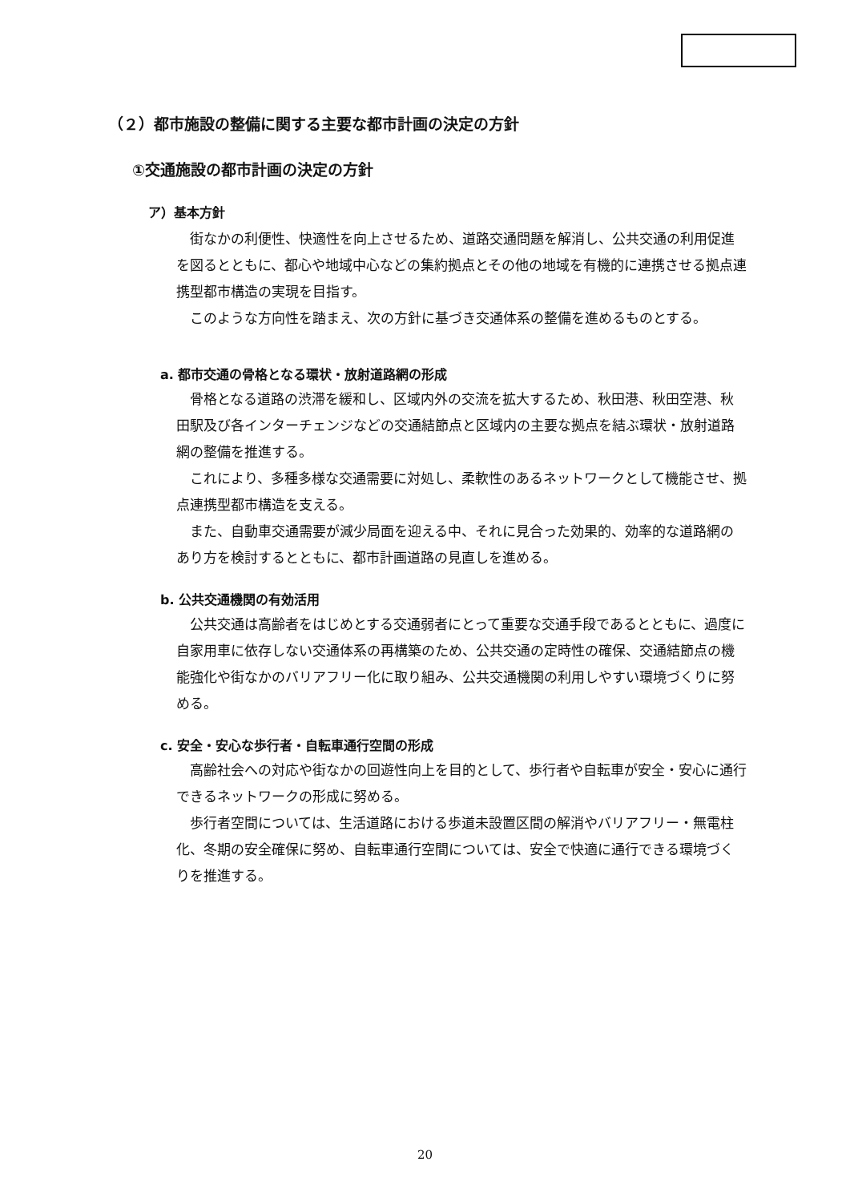（２）都市施設の整備に関する主要な都市計画の決定の方針
①交通施設の都市計画の決定の方針
ア）基本方針
街なかの利便性、快適性を向上させるため、道路交通問題を解消し、公共交通の利用促進を図るとともに、都心や地域中心などの集約拠点とその他の地域を有機的に連携させる拠点連携型都市構造の実現を目指す。
このような方向性を踏まえ、次の方針に基づき交通体系の整備を進めるものとする。
a. 都市交通の骨格となる環状・放射道路網の形成
骨格となる道路の渋滞を緩和し、区域内外の交流を拡大するため、秋田港、秋田空港、秋田駅及び各インターチェンジなどの交通結節点と区域内の主要な拠点を結ぶ環状・放射道路網の整備を推進する。
これにより、多種多様な交通需要に対処し、柔軟性のあるネットワークとして機能させ、拠点連携型都市構造を支える。
また、自動車交通需要が減少局面を迎える中、それに見合った効果的、効率的な道路網のあり方を検討するとともに、都市計画道路の見直しを進める。
b. 公共交通機関の有効活用
公共交通は高齢者をはじめとする交通弱者にとって重要な交通手段であるとともに、過度に自家用車に依存しない交通体系の再構築のため、公共交通の定時性の確保、交通結節点の機能強化や街なかのバリアフリー化に取り組み、公共交通機関の利用しやすい環境づくりに努める。
c. 安全・安心な歩行者・自転車通行空間の形成
高齢社会への対応や街なかの回遊性向上を目的として、歩行者や自転車が安全・安心に通行できるネットワークの形成に努める。
歩行者空間については、生活道路における歩道未設置区間の解消やバリアフリー・無電柱化、冬期の安全確保に努め、自転車通行空間については、安全で快適に通行できる環境づくりを推進する。
20